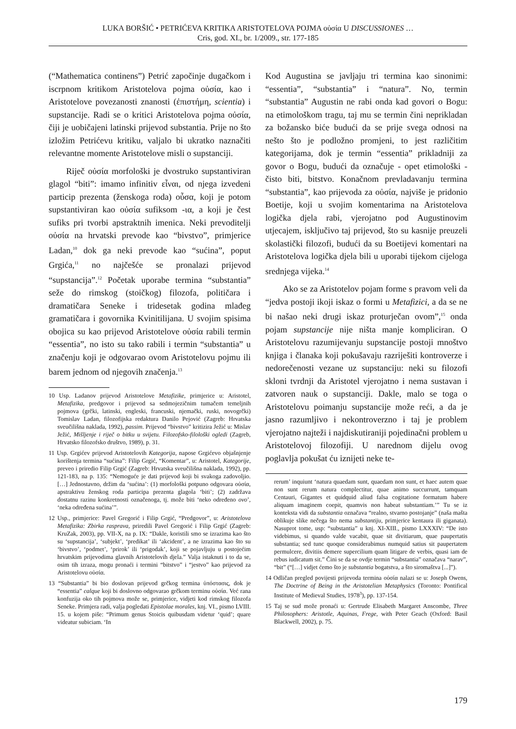LUKA BORŠIĆ • PETRIĆEVA KRITIKA ARISTOTELOVA POJMA οὐσία U DISCUSSIONES …
Cris, god. XI., br. 1/2009., str. 177-185
(“Mathematica continens”) Petrić započinje dugačkom i iscrpnom kritikom Aristotelova pojma οὐσία, kao i Aristotelove povezanosti znanosti (ἐπιστήμη, scientia) i supstancije. Radi se o kritici Aristotelova pojma οὐσία, čiji je uobičajeni latinski prijevod substantia. Prije no što izložim Petrićevu kritiku, valjalo bi ukratko naznačiti relevantne momente Aristotelove misli o supstanciji.
Riječ οὐσία morfološki je dvostruko supstantiviran glagol “biti”: imamo infinitiv εἶναι, od njega izvedeni particip prezenta (ženskoga roda) οὖσα, koji je potom supstantiviran kao οὐσία sufiksom -ια, a koji je čest sufiks pri tvorbi apstraktnih imenica. Neki prevoditelji οὐσία na hrvatski prevode kao “bivstvo”, primjerice Ladan,<sup>10</sup> dok ga neki prevode kao “sućina”, poput Grgića,<sup>11</sup> no najčešće se pronalazi prijevod “supstancija”.<sup>12</sup> Početak uporabe termina “substantia” seže do rimskog (stoičkog) filozofa, političara i dramatičara Seneke i tridesetak godina mlađeg gramatičara i govornika Kvinitilijana. U svojim spisima obojica su kao prijevod Aristotelove οὐσία rabili termin “essentia”, no isto su tako rabili i termin “substantia” u značenju koji je odgovarao ovom Aristotelovu pojmu ili barem jednom od njegovih značenja.<sup>13</sup>
10 Usp. Ladanov prijevod Aristotelove Metafizike, primjerice u: Aristotel, Metafizika, predgovor i prijevod sa sedmojezičnim tumačem temeljnih pojmova (grčki, latinski, engleski, francuski, njemački, ruski, novogrčki) Tomislav Ladan, filozofijska redaktura Danilo Pejović (Zagreb: Hrvatska sveučilišna naklada, 1992), passim. Prijevod “bivstvo” kritizira Ježić u: Mislav Ježić, Mišljenje i riječ o bitku u svijetu. Filozofsko-filološki ogledi (Zagreb, Hrvatsko filozofsko društvo, 1989), p. 31.
11 Usp. Grgićev prijevod Aristotelovih Kategorija, napose Grgićevo objašnjenje korištenja termina “sućina”: Filip Grgić, “Komentar”, u: Aristotel, Kategorije, preveo i priredio Filip Grgić (Zagreb: Hrvatska sveučilišna naklada, 1992), pp. 121-183, na p. 135: “Nemoguće je dati prijevod koji bi svakoga zadovoljio. […] Jednostavno, držim da ‘sućina’: (1) morfološki potpuno odgovara οὐσία, apstraktivu ženskog roda participa prezenta glagola ‘biti’; (2) zadržava dostatnu razinu konkretnosti označenoga, tj. može biti ‘neko određeno ovo’, ‘neka određena sućina’”.
12 Usp., primjerice: Pavel Gregorić i Filip Grgić, “Predgovor”, u: Aristotelova Metafizika: Zbirka rasprava, priredili Pavel Gregorić i Filip Grgić (Zagreb: KruZak, 2003), pp. VII-X, na p. IX: “Dakle, koristili smo se izrazima kao što su ‘supstancija’, ‘subjekt’, ‘predikat’ ili ‘akcident’, a ne izrazima kao što su ‘bivstvo’, ‘podmet’, ‘prirok’ ili ‘prigodak’, koji se pojavljuju u postojećim hrvatskim prijevodima glavnih Aristotelovih djela.” Valja istaknuti i to da se, osim tih izraza, mogu pronaći i termini “bitstvo” i “jestvo” kao prijevod za Aristotelovu οὐσία.
13 “Substantia” bi bio doslovan prijevod grčkog termina ὑπόστασις, dok je “essentia” calque koji bi doslovno odgovarao grčkom terminu οὐσία. Već rana konfuzija oko tih pojmova može se, primjerice, vidjeti kod rimskog filozofa Seneke. Primjera radi, valja pogledati Epistolae morales, knj. VI., pismo LVIII. 15. u kojem piše: “Primum genus Stoicis quibusdam videtur ‘quid’; quare videatur subiciam. ‘In
Kod Augustina se javljaju tri termina kao sinonimi: “essentia”, “substantia” i “natura”. No, termin “substantia” Augustin ne rabi onda kad govori o Bogu: na etimološkom tragu, taj mu se termin čini neprikladan za božansko biće budući da se prije svega odnosi na nešto što je podložno promjeni, to jest različitim kategorijama, dok je termin “essentia” prikladniji za govor o Bogu, budući da označuje - opet etimološki - čisto biti, bitstvo. Konačnom prevladavanju termina “substantia”, kao prijevoda za οὐσία, najviše je pridonio Boetije, koji u svojim komentarima na Aristotelova logička djela rabi, vjerojatno pod Augustinovim utjecajem, isključivo taj prijevod, što su kasnije preuzeli skolastički filozofi, budući da su Boetijevi komentari na Aristotelova logička djela bili u uporabi tijekom cijeloga srednjega vijeka.<sup>14</sup>
Ako se za Aristotelov pojam forme s pravom veli da “jedva postoji ikoji iskaz o formi u Metafizici, a da se ne bi našao neki drugi iskaz proturječan ovom”,<sup>15</sup> onda pojam supstancije nije ništa manje kompliciran. O Aristotelovu razumijevanju supstancije postoji mnoštvo knjiga i članaka koji pokušavaju razriješiti kontroverze i nedorečenosti vezane uz supstanciju: neki su filozofi skloni tvrdnji da Aristotel vjerojatno i nema sustavan i zatvoren nauk o supstanciji. Dakle, malo se toga o Aristotelovu poimanju supstancije može reći, a da je jasno razumljivo i nekontroverzno i taj je problem vjerojatno najteži i najdiskutiraniji pojedinačni problem u Aristotelovoj filozofiji. U narednom dijelu ovog poglavlja pokušat ću iznijeti neke te-
rerum’ inquiunt ‘natura quaedam sunt, quaedam non sunt, et haec autem quae non sunt rerum natura complectitur, quae animo succurrunt, tamquam Centauri, Gigantes et quidquid aliud falsa cogitatione formatum habere aliquam imaginem coepit, quamvis non habeat substantiam.’” Tu se iz konteksta vidi da substantia označava “realno, stvarno postojanje” (naša mašta oblikuje slike nečega što nema substantiju, primjerice kentaura ili giganata). Nasuprot tome, usp: “substantia” u knj. XI-XIII., pismo LXXXIV: “De isto videbimus, si quando valde vacabit, quae sit divitiarum, quae paupertatis substantia; sed tunc quoque considerabimus numquid satius sit paupertatem permulcere, divitiis demere supercilium quam litigare de verbis, quasi iam de rebus iudicatum sit.” Čini se da se ovdje termin “substantia” označava “narav”, “bit” (“[…] vidjet ćemo što je substantia bogatstva, a što siromaštva [...]”).
14 Odličan pregled povijesti prijevoda termina οὐσία nalazi se u: Joseph Owens, The Doctrine of Being in the Aristotelian Metaphysics (Toronto: Pontifical Institute of Medieval Studies, 1978<sup>3</sup>), pp. 137-154.
15 Taj se sud može pronaći u: Gertrude Elisabeth Margaret Anscombe, Three Philosophers: Aristotle, Aquinas, Frege, with Peter Geach (Oxford: Basil Blackwell, 2002), p. 75.
179